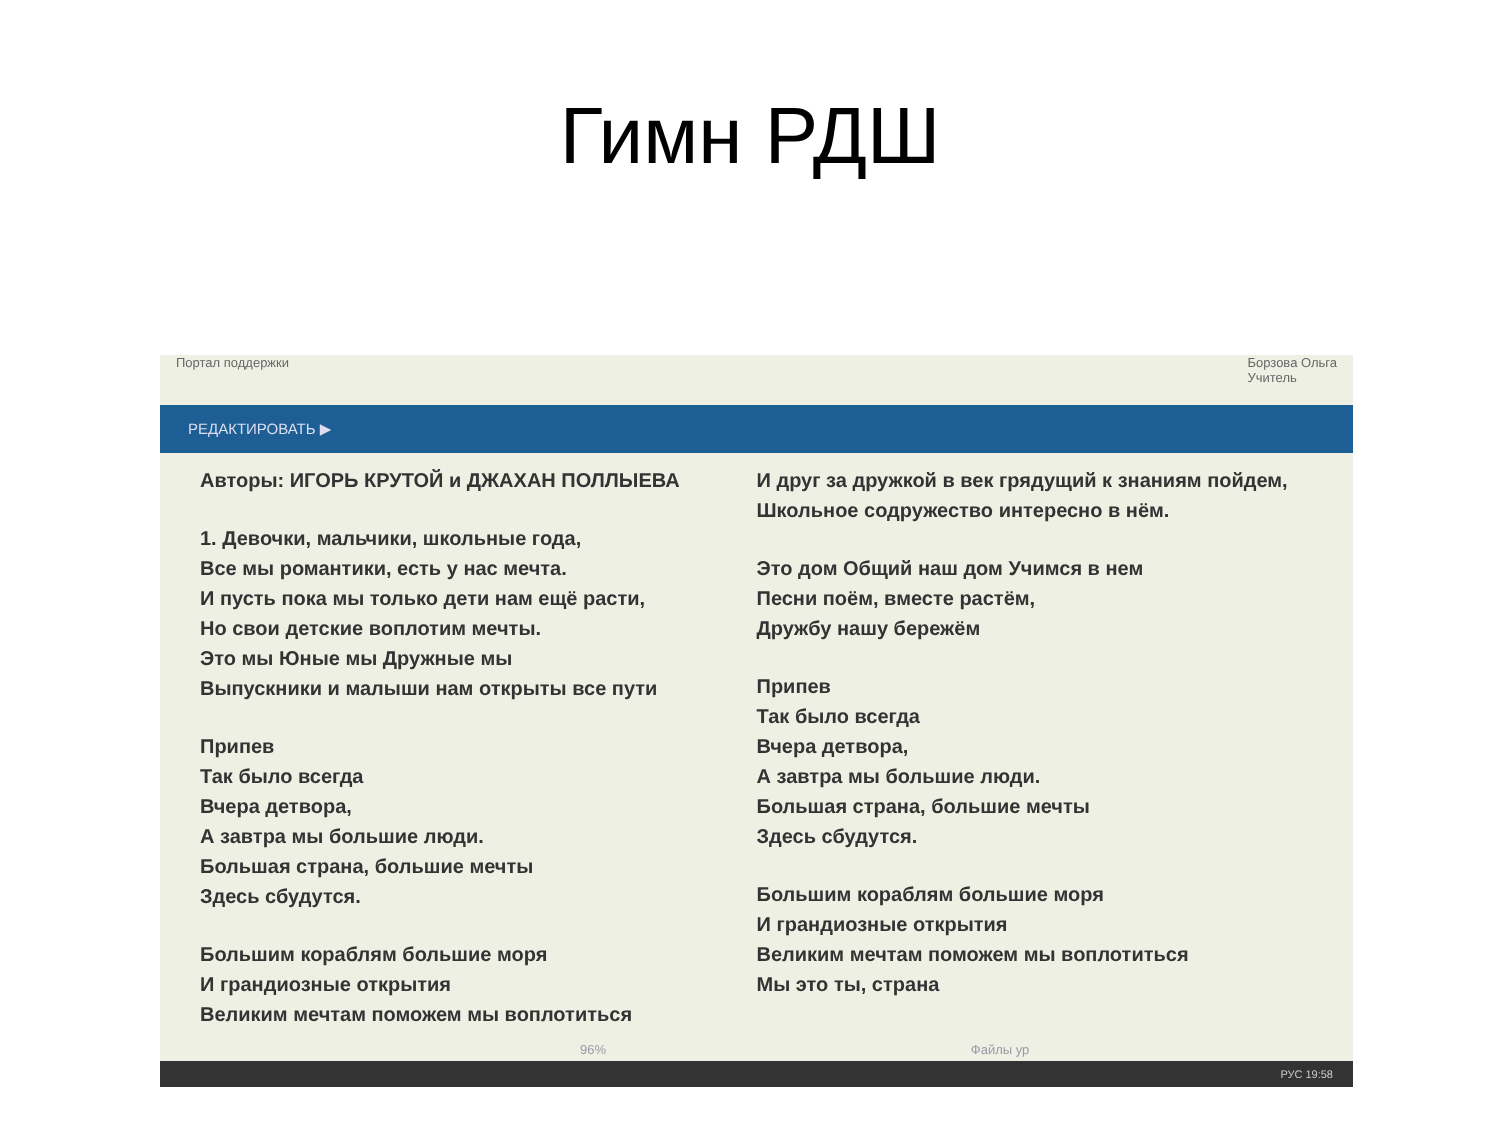Гимн РДШ
Портал поддержки Борзова Ольга
Учитель
РЕДАКТИРОВАТЬ ▶
Авторы: ИГОРЬ КРУТОЙ и ДЖАХАН ПОЛЛЫЕВА
1. Девочки, мальчики, школьные года,
Все мы романтики, есть у нас мечта.
И пусть пока мы только дети нам ещё расти,
Но свои детские воплотим мечты.
Это мы Юные мы Дружные мы
Выпускники и малыши нам открыты все пути
Припев
Так было всегда
Вчера детвора,
А завтра мы большие люди.
Большая страна, большие мечты
Здесь сбудутся.
Большим кораблям большие моря
И грандиозные открытия
Великим мечтам поможем мы воплотиться
И друг за дружкой в век грядущий к знаниям пойдем,
Школьное содружество интересно в нём.
Это дом Общий наш дом Учимся в нем
Песни поём, вместе растём,
Дружбу нашу бережём
Припев
Так было всегда
Вчера детвора,
А завтра мы большие люди.
Большая страна, большие мечты
Здесь сбудутся.
Большим кораблям большие моря
И грандиозные открытия
Великим мечтам поможем мы воплотиться
Мы это ты, страна
96% Файлы ур
РУС 19:58